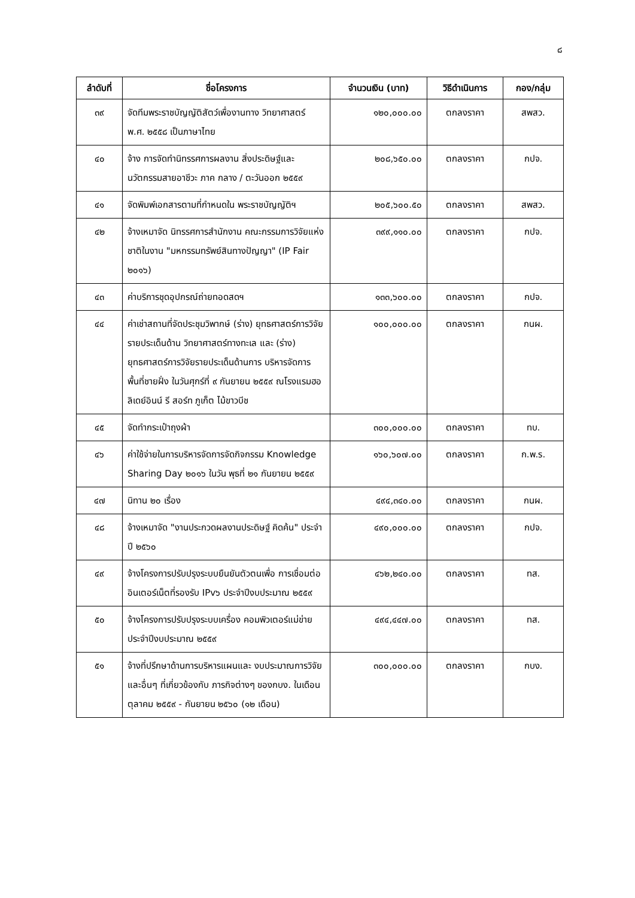๘
| ลำดับที่ | ชื่อโครงการ | จำนวนเงิน (บาท) | วิธีดำเนินการ | กอง/กลุ่ม |
| --- | --- | --- | --- | --- |
| ๓๙ | จัดทีมพระราชบัญญัติสัตว์เพื่องานทาง วิทยาศาสตร์ พ.ศ. ๒๕๕๘ เป็นภาษาไทย | ๑๒๐,๐๐๐.๐๐ | ตกลงราคา | สพสว. |
| ๔๐ | จ้าง การจัดทำนิทรรศการผลงาน สิ่งประดิษฐ์และนวัตกรรมสายอาชีวะ ภาค กลาง / ตะวันออก ๒๕๕๙ | ๒๐๘,๖๕๐.๐๐ | ตกลงราคา | กปจ. |
| ๔๑ | จัดพิมพ์เอกสารตามที่กำหนดใน พระราชบัญญัติฯ | ๒๐๕,๖๐๐.๕๐ | ตกลงราคา | สพสว. |
| ๔๒ | จ้างเหมาจัด นิทรรศการสำนักงาน คณะกรรมการวิจัยแห่งชาติในงาน "มหกรรมทรัพย์สินทางปัญญา" (IP Fair ๒๐๑๖) | ๓๙๙,๑๑๐.๐๐ | ตกลงราคา | กปจ. |
| ๔๓ | ค่าบริการชุดอุปกรณ์ถ่ายทอดสดฯ | ๑๓๓,๖๐๐.๐๐ | ตกลงราคา | กปจ. |
| ๔๔ | ค่าเช่าสถานที่จัดประชุมวิพากษ์ (ร่าง) ยุทธศาสตร์การวิจัยรายประเด็นด้าน วิทยาศาสตร์ทางทะเล และ (ร่าง) ยุทธศาสตร์การวิจัยรายประเด็นด้านการ บริหารจัดการพื้นที่ชายฝั่ง ในวันศุกร์ที่ ๙ กันยายน ๒๕๕๙ ณโรงแรมฮอลิเดย์อินน์ รี สอร์ท ภูเก็ต ไม้ขาวบีช | ๑๐๐,๐๐๐.๐๐ | ตกลงราคา | กนผ. |
| ๔๕ | จัดทำกระเป๋าถุงผ้า | ๓๐๐,๐๐๐.๐๐ | ตกลงราคา | ทบ. |
| ๔๖ | ค่าใช้จ่ายในการบริหารจัดการจัดกิจกรรม Knowledge Sharing Day ๒๐๑๖ ในวัน พุธที่ ๒๑ กันยายน ๒๕๕๙ | ๑๖๐,๖๐๗.๐๐ | ตกลงราคา | ก.พ.ร. |
| ๔๗ | นิทาน ๒๐ เรื่อง | ๔๙๔,๓๔๐.๐๐ | ตกลงราคา | กนผ. |
| ๔๘ | จ้างเหมาจัด "งานประกวดผลงานประดิษฐ์ คิดค้น" ประจำปี ๒๕๖๐ | ๔๙๐,๐๐๐.๐๐ | ตกลงราคา | กปจ. |
| ๔๙ | จ้างโครงการปรับปรุงระบบยืนยันตัวตนเพื่อ การเชื่อมต่ออินเตอร์เน็ตที่รองรับ IPv๖ ประจำปีงบประมาณ ๒๕๕๙ | ๔๖๒,๒๔๐.๐๐ | ตกลงราคา | ทส. |
| ๕๐ | จ้างโครงการปรับปรุงระบบเครื่อง คอมพิวเตอร์แม่ข่ายประจำปีงบประมาณ ๒๕๕๙ | ๔๙๔,๔๔๗.๐๐ | ตกลงราคา | ทส. |
| ๕๑ | จ้างที่ปรึกษาด้านการบริหารแผนและ งบประมาณการวิจัยและอื่นๆ ที่เกี่ยวข้องกับ ภารกิจต่างๆ ของกบง. ในเดือนตุลาคม ๒๕๕๙ - กันยายน ๒๕๖๐ (๑๒ เดือน) | ๓๐๐,๐๐๐.๐๐ | ตกลงราคา | กบง. |